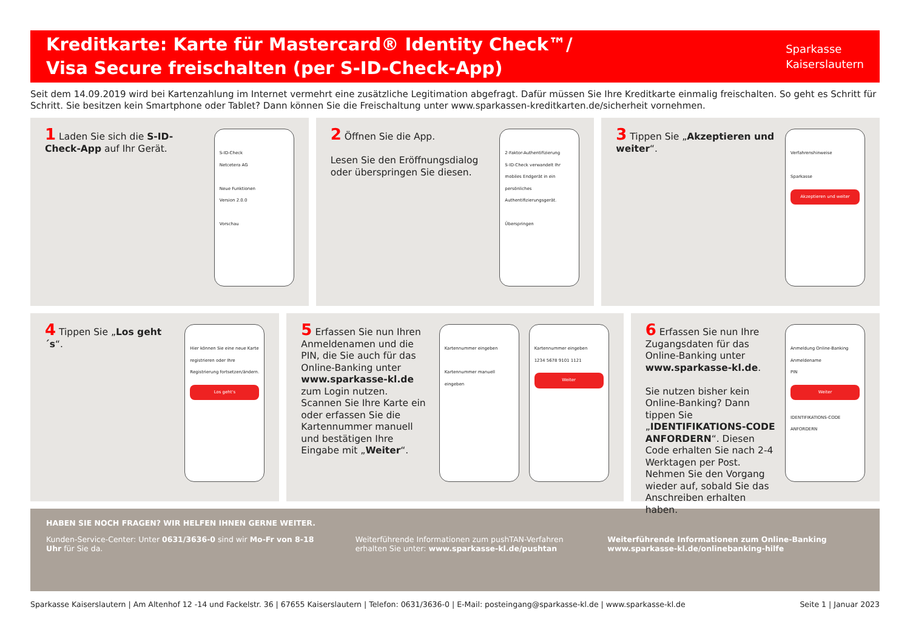Kreditkarte: Karte für Mastercard® Identity Check™/
Visa Secure freischalten (per S-ID-Check-App)
Sparkasse
Kaiserslautern
Seit dem 14.09.2019 wird bei Kartenzahlung im Internet vermehrt eine zusätzliche Legitimation abgefragt. Dafür müssen Sie Ihre Kreditkarte einmalig freischalten. So geht es Schritt für Schritt. Sie besitzen kein Smartphone oder Tablet? Dann können Sie die Freischaltung unter www.sparkassen-kreditkarten.de/sicherheit vornehmen.
1 Laden Sie sich die S-ID-Check-App auf Ihr Gerät.
S-ID-Check
Netcetera AG
Neue Funktionen
Version 2.0.0
Vorschau
2 Öffnen Sie die App.
Lesen Sie den Eröffnungsdialog oder überspringen Sie diesen.
2-Faktor-Authentifizierung
S-ID-Check verwandelt Ihr mobiles Endgerät in ein persönliches Authentifizierungsgerät.
Überspringen
3 Tippen Sie „Akzeptieren und weiter“.
Verfahrenshinweise
Sparkasse
Akzeptieren und weiter
4 Tippen Sie „Los geht´s“.
Hier können Sie eine neue Karte registrieren oder Ihre Registrierung fortsetzen/ändern.
Los geht's
5 Erfassen Sie nun Ihren Anmeldenamen und die PIN, die Sie auch für das Online-Banking unter www.sparkasse-kl.de zum Login nutzen. Scannen Sie Ihre Karte ein oder erfassen Sie die Kartennummer manuell und bestätigen Ihre Eingabe mit „Weiter“.
Kartennummer eingeben
Kartennummer manuell eingeben
Kartennummer eingeben
1234 5678 9101 1121
Weiter
6 Erfassen Sie nun Ihre Zugangsdaten für das Online-Banking unter www.sparkasse-kl.de.
Sie nutzen bisher kein Online-Banking? Dann tippen Sie „IDENTIFIKATIONS-CODE ANFORDERN“. Diesen Code erhalten Sie nach 2-4 Werktagen per Post. Nehmen Sie den Vorgang wieder auf, sobald Sie das Anschreiben erhalten haben.
Anmeldung Online-Banking
Anmeldename
PIN
Weiter
IDENTIFIKATIONS-CODE ANFORDERN
HABEN SIE NOCH FRAGEN? WIR HELFEN IHNEN GERNE WEITER.
Kunden-Service-Center: Unter 0631/3636-0 sind wir Mo-Fr von 8-18 Uhr für Sie da.
Weiterführende Informationen zum pushTAN-Verfahren erhalten Sie unter: www.sparkasse-kl.de/pushtan
Weiterführende Informationen zum Online-Banking www.sparkasse-kl.de/onlinebanking-hilfe
Sparkasse Kaiserslautern | Am Altenhof 12 -14 und Fackelstr. 36 | 67655 Kaiserslautern | Telefon: 0631/3636-0 | E-Mail: posteingang@sparkasse-kl.de | www.sparkasse-kl.de Seite 1 | Januar 2023